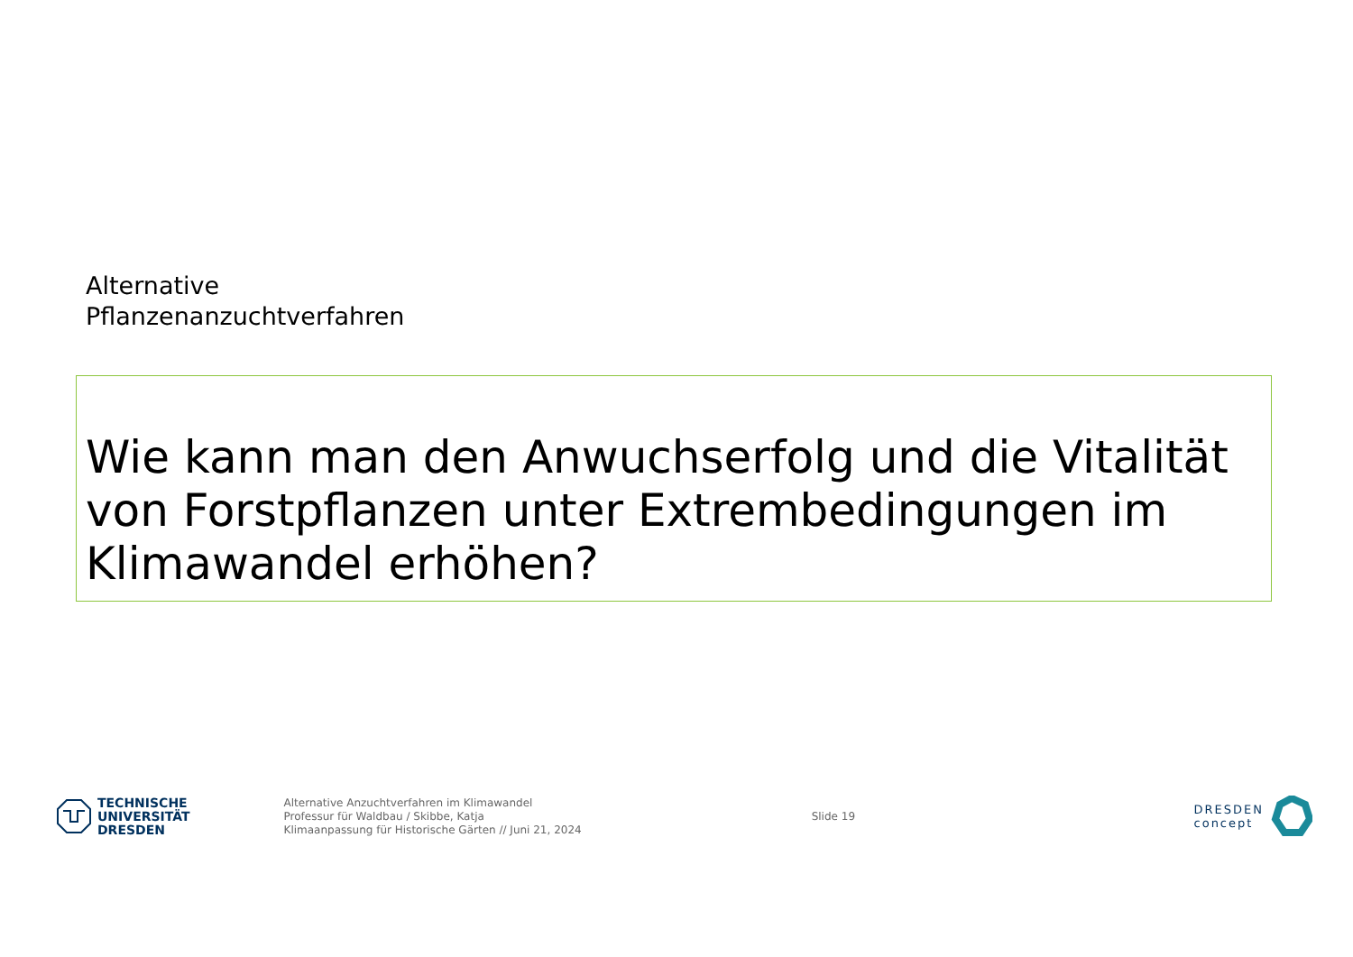Alternative
Pflanzenanzuchtverfahren
Wie kann man den Anwuchserfolg und die Vitalität von Forstpflanzen unter Extrembedingungen im Klimawandel erhöhen?
TECHNISCHE
UNIVERSITÄT
DRESDEN
Alternative Anzuchtverfahren im Klimawandel
Professur für Waldbau / Skibbe, Katja
Klimaanpassung für Historische Gärten // Juni 21, 2024
Slide 19
DRESDEN
concept